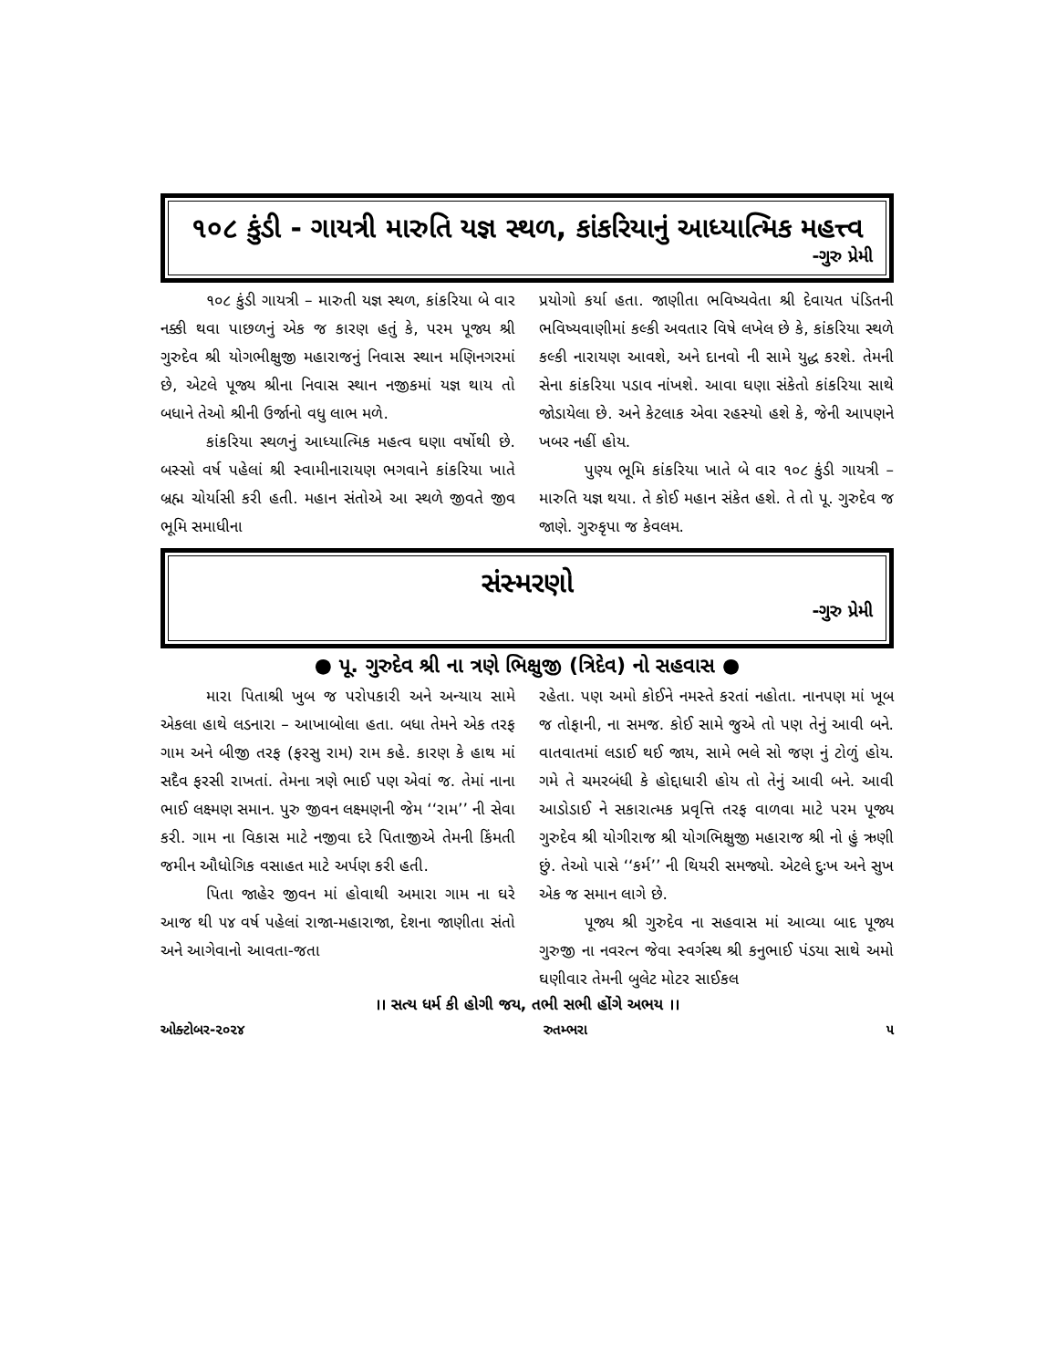૧૦૮ કુંડી - ગાયત્રી મારુતિ યજ્ઞ સ્થળ, કાંકરિયાનું આધ્યાત્મિક મહત્ત્વ
-ગુરુ પ્રેમી
૧૦૮ કુંડી ગાયત્રી – મારુતી યજ્ઞ સ્થળ, કાંકરિયા બે વાર નક્કી થવા પાછળનું એક જ કારણ હતું કે, પરમ પૂજ્ય શ્રી ગુરુદેવ શ્રી યોગભીક્ષુજી મહારાજનું નિવાસ સ્થાન મણિનગરમાં છે, એટલે પૂજ્ય શ્રીના નિવાસ સ્થાન નજીકમાં યજ્ઞ થાય તો બધાને તેઓ શ્રીની ઉર્જાનો વધુ લાભ મળે.
કાંકરિયા સ્થળનું આધ્યાત્મિક મહત્વ ઘણા વર્ષોથી છે. બસ્સો વર્ષ પહેલાં શ્રી સ્વામીનારાયણ ભગવાને કાંકરિયા ખાતે બ્રહ્મ ચોર્યાસી કરી હતી. મહાન સંતોએ આ સ્થળે જીવતે જીવ ભૂમિ સમાધીના
પ્રયોગો કર્યા હતા. જાણીતા ભવિષ્યવેતા શ્રી દેવાયત પંડિતની ભવિષ્યવાણીમાં કલ્કી અવતાર વિષે લખેલ છે કે, કાંકરિયા સ્થળે કલ્કી નારાયણ આવશે, અને દાનવો ની સામે યુદ્ધ કરશે. તેમની સેના કાંકરિયા પડાવ નાંખશે. આવા ઘણા સંકેતો કાંકરિયા સાથે જોડાયેલા છે. અને કેટલાક એવા રહસ્યો હશે કે, જેની આપણને ખબર નહીં હોય.
પુણ્ય ભૂમિ કાંકરિયા ખાતે બે વાર ૧૦૮ કુંડી ગાયત્રી – મારુતિ યજ્ઞ થયા. તે કોઈ મહાન સંકેત હશે. તે તો પૂ. ગુરુદેવ જ જાણે. ગુરુકૃપા જ કેવલમ.
સંસ્મરણો
-ગુરુ પ્રેમી
● પૂ. ગુરુદેવ શ્રી ના ત્રણે ભિક્ષુજી (ત્રિદેવ) નો સહવાસ ●
મારા પિતાશ્રી ખુબ જ પરોપકારી અને અન્યાય સામે એકલા હાથે લડનારા – આખાબોલા હતા. બધા તેમને એક તરફ ગામ અને બીજી તરફ (ફરસુ રામ) રામ કહે. કારણ કે હાથ માં સદૈવ ફરસી રાખતાં. તેમના ત્રણે ભાઈ પણ એવાં જ. તેમાં નાના ભાઈ લક્ષ્મણ સમાન. પુરુ જીવન લક્ષ્મણની જેમ ‘‘રામ’’ ની સેવા કરી. ગામ ના વિકાસ માટે નજીવા દરે પિતાજીએ તેમની કિંમતી જમીન ઔધોગિક વસાહત માટે અર્પણ કરી હતી.
પિતા જાહેર જીવન માં હોવાથી અમારા ગામ ના ઘરે આજ થી ૫૪ વર્ષ પહેલાં રાજા-મહારાજા, દેશના જાણીતા સંતો અને આગેવાનો આવતા-જતા
રહેતા. પણ અમો કોઈને નમસ્તે કરતાં નહોતા. નાનપણ માં ખૂબ જ તોફાની, ના સમજ. કોઈ સામે જુએ તો પણ તેનું આવી બને. વાતવાતમાં લડાઈ થઈ જાય, સામે ભલે સો જણ નું ટોળું હોય. ગમે તે ચમરબંધી કે હોદ્દાધારી હોય તો તેનું આવી બને. આવી આડોડાઈ ને સકારાત્મક પ્રવૃત્તિ તરફ વાળવા માટે પરમ પૂજ્ય ગુરુદેવ શ્રી યોગીરાજ શ્રી યોગભિક્ષુજી મહારાજ શ્રી નો હું ઋણી છું. તેઓ પાસે ‘‘કર્મ’’ ની થિયરી સમજ્યો. એટલે દુઃખ અને સુખ એક જ સમાન લાગે છે.
પૂજ્ય શ્રી ગુરુદેવ ના સહવાસ માં આવ્યા બાદ પૂજ્ય ગુરુજી ના નવરત્ન જેવા સ્વર્ગસ્થ શ્રી કનુભાઈ પંડયા સાથે અમો ઘણીવાર તેમની બુલેટ મોટર સાઈકલ
।। સત્ય ધર્મ કી હોગી જય, તભી સભી હોંગે અભય ।।
ઓક્ટોબર-૨૦૨૪ રુતમ્ભરા ૫